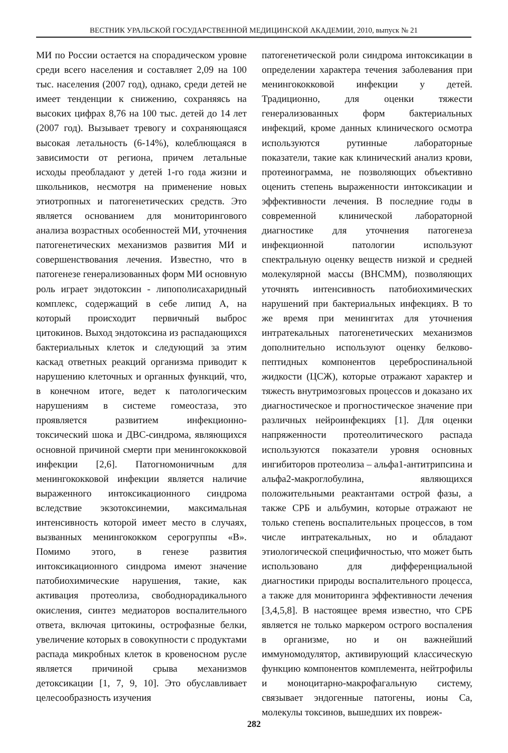ВЕСТНИК УРАЛЬСКОЙ ГОСУДАРСТВЕННОЙ МЕДИЦИНСКОЙ АКАДЕМИИ, 2010, выпуск № 21
МИ по России остается на спорадическом уровне среди всего населения и составляет 2,09 на 100 тыс. населения (2007 год), однако, среди детей не имеет тенденции к снижению, сохраняясь на высоких цифрах 8,76 на 100 тыс. детей до 14 лет (2007 год). Вызывает тревогу и сохраняющаяся высокая летальность (6-14%), колеблющаяся в зависимости от региона, причем летальные исходы преобладают у детей 1-го года жизни и школьников, несмотря на применение новых этиотропных и патогенетических средств. Это является основанием для мониторингового анализа возрастных особенностей МИ, уточнения патогенетических механизмов развития МИ и совершенствования лечения. Известно, что в патогенезе генерализованных форм МИ основную роль играет эндотоксин - липополисахаридный комплекс, содержащий в себе липид А, на который происходит первичный выброс цитокинов. Выход эндотоксина из распадающихся бактериальных клеток и следующий за этим каскад ответных реакций организма приводит к нарушению клеточных и органных функций, что, в конечном итоге, ведет к патологическим нарушениям в системе гомеостаза, это проявляется развитием инфекционно-токсический шока и ДВС-синдрома, являющихся основной причиной смерти при менингококковой инфекции [2,6]. Патогномоничным для менингококковой инфекции является наличие выраженного интоксикационного синдрома вследствие экзотоксинемии, максимальная интенсивность которой имеет место в случаях, вызванных менингококком серогруппы «В». Помимо этого, в генезе развития интоксикационного синдрома имеют значение патобиохимические нарушения, такие, как активация протеолиза, свободнорадикального окисления, синтез медиаторов воспалительного ответа, включая цитокины, острофазные белки, увеличение которых в совокупности с продуктами распада микробных клеток в кровеносном русле является причиной срыва механизмов детоксикации [1, 7, 9, 10]. Это обуславливает целесообразность изучения
патогенетической роли синдрома интоксикации в определении характера течения заболевания при менингококковой инфекции у детей. Традиционно, для оценки тяжести генерализованных форм бактериальных инфекций, кроме данных клинического осмотра используются рутинные лабораторные показатели, такие как клинический анализ крови, протеинограмма, не позволяющих объективно оценить степень выраженности интоксикации и эффективности лечения. В последние годы в современной клинической лабораторной диагностике для уточнения патогенеза инфекционной патологии используют спектральную оценку веществ низкой и средней молекулярной массы (ВНСММ), позволяющих уточнять интенсивность патобиохимических нарушений при бактериальных инфекциях. В то же время при менингитах для уточнения интратекальных патогенетических механизмов дополнительно используют оценку белково-пептидных компонентов цереброспинальной жидкости (ЦСЖ), которые отражают характер и тяжесть внутримозговых процессов и доказано их диагностическое и прогностическое значение при различных нейроинфекциях [1]. Для оценки напряженности протеолитического распада используются показатели уровня основных ингибиторов протеолиза – альфа1-антитрипсина и альфа2-макроглобулина, являющихся положительными реактантами острой фазы, а также СРБ и альбумин, которые отражают не только степень воспалительных процессов, в том числе интратекальных, но и обладают этиологической специфичностью, что может быть использовано для дифференциальной диагностики природы воспалительного процесса, а также для мониторинга эффективности лечения [3,4,5,8]. В настоящее время известно, что СРБ является не только маркером острого воспаления в организме, но и он важнейший иммуномодулятор, активирующий классическую функцию компонентов комплемента, нейтрофилы и моноцитарно-макрофагальную систему, связывает эндогенные патогены, ионы Са, молекулы токсинов, вышедших их повреж-
282